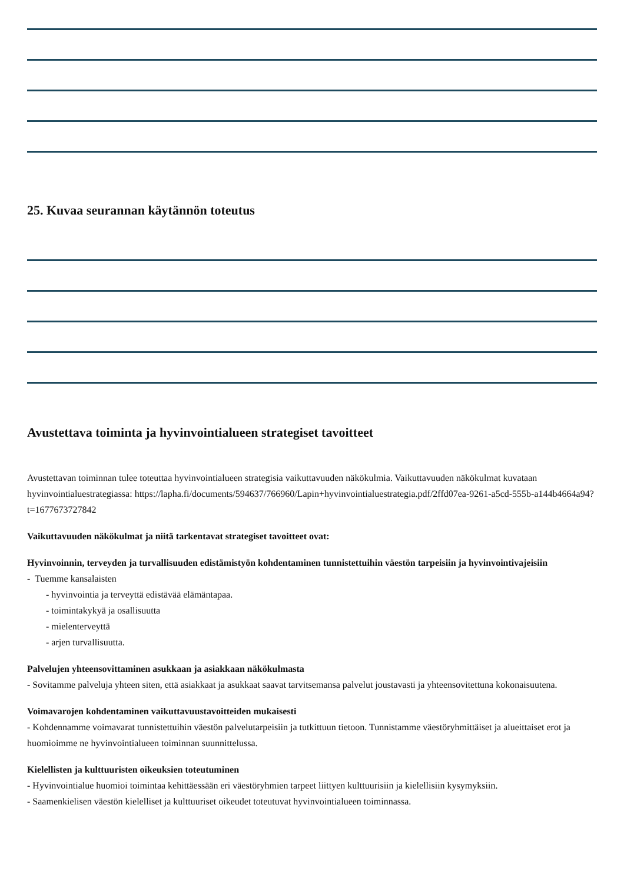25. Kuvaa seurannan käytännön toteutus
Avustettava toiminta ja hyvinvointialueen strategiset tavoitteet
Avustettavan toiminnan tulee toteuttaa hyvinvointialueen strategisia vaikuttavuuden näkökulmia. Vaikuttavuuden näkökulmat kuvataan hyvinvointialuestrategiassa: https://lapha.fi/documents/594637/766960/Lapin+hyvinvointialuestrategia.pdf/2ffd07ea-9261-a5cd-555b-a144b4664a94?t=1677673727842
Vaikuttavuuden näkökulmat ja niitä tarkentavat strategiset tavoitteet ovat:
Hyvinvoinnin, terveyden ja turvallisuuden edistämistyön kohdentaminen tunnistettuihin väestön tarpeisiin ja hyvinvointivajeisiin
- Tuemme kansalaisten
- hyvinvointia ja terveyttä edistävää elämäntapaa.
- toimintakykyä ja osallisuutta
- mielenterveyttä
- arjen turvallisuutta.
Palvelujen yhteensovittaminen asukkaan ja asiakkaan näkökulmasta
- Sovitamme palveluja yhteen siten, että asiakkaat ja asukkaat saavat tarvitsemansa palvelut joustavasti ja yhteensovitettuna kokonaisuutena.
Voimavarojen kohdentaminen vaikuttavuustavoitteiden mukaisesti
- Kohdennamme voimavarat tunnistettuihin väestön palvelutarpeisiin ja tutkittuun tietoon. Tunnistamme väestöryhmittäiset ja alueittaiset erot ja huomioimme ne hyvinvointialueen toiminnan suunnittelussa.
Kielellisten ja kulttuuristen oikeuksien toteutuminen
- Hyvinvointialue huomioi toimintaa kehittäessään eri väestöryhmien tarpeet liittyen kulttuurisiin ja kielellisiin kysymyksiin.
- Saamenkielisen väestön kielelliset ja kulttuuriset oikeudet toteutuvat hyvinvointialueen toiminnassa.